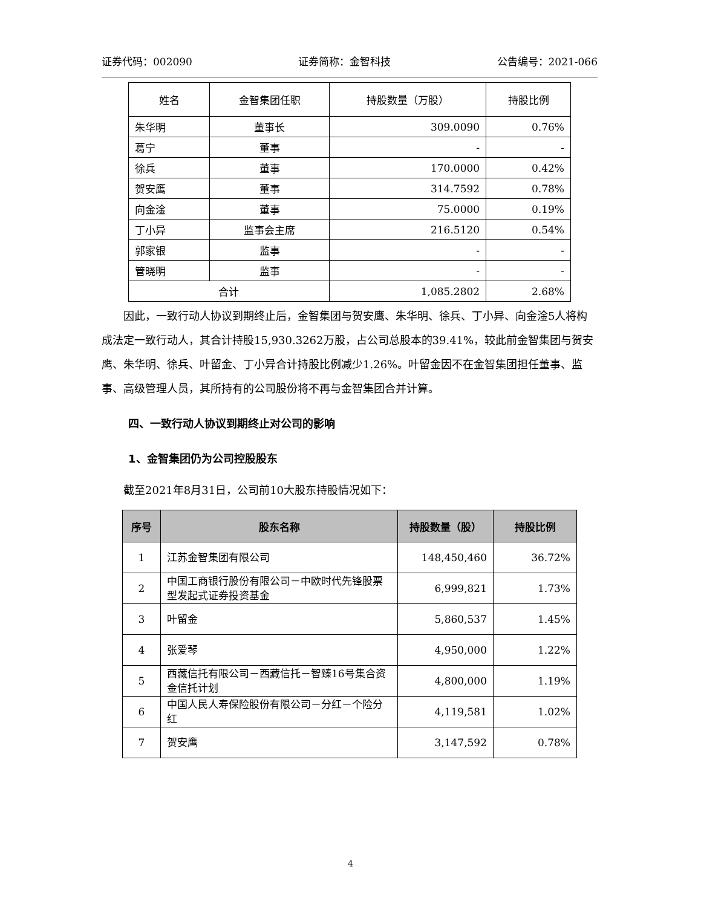证券代码：002090 证券简称：金智科技 公告编号：2021-066
| 姓名 | 金智集团任职 | 持股数量（万股） | 持股比例 |
| --- | --- | --- | --- |
| 朱华明 | 董事长 | 309.0090 | 0.76% |
| 葛宁 | 董事 | - | - |
| 徐兵 | 董事 | 170.0000 | 0.42% |
| 贺安鹰 | 董事 | 314.7592 | 0.78% |
| 向金淦 | 董事 | 75.0000 | 0.19% |
| 丁小异 | 监事会主席 | 216.5120 | 0.54% |
| 郭家银 | 监事 | - | - |
| 管晓明 | 监事 | - | - |
| 合计 | | 1,085.2802 | 2.68% |
因此，一致行动人协议到期终止后，金智集团与贺安鹰、朱华明、徐兵、丁小异、向金淦5人将构成法定一致行动人，其合计持股15,930.3262万股，占公司总股本的39.41%，较此前金智集团与贺安鹰、朱华明、徐兵、叶留金、丁小异合计持股比例减少1.26%。叶留金因不在金智集团担任董事、监事、高级管理人员，其所持有的公司股份将不再与金智集团合并计算。
四、一致行动人协议到期终止对公司的影响
1、金智集团仍为公司控股股东
截至2021年8月31日，公司前10大股东持股情况如下：
| 序号 | 股东名称 | 持股数量（股） | 持股比例 |
| --- | --- | --- | --- |
| 1 | 江苏金智集团有限公司 | 148,450,460 | 36.72% |
| 2 | 中国工商银行股份有限公司－中欧时代先锋股票型发起式证券投资基金 | 6,999,821 | 1.73% |
| 3 | 叶留金 | 5,860,537 | 1.45% |
| 4 | 张爱琴 | 4,950,000 | 1.22% |
| 5 | 西藏信托有限公司－西藏信托－智臻16号集合资金信托计划 | 4,800,000 | 1.19% |
| 6 | 中国人民人寿保险股份有限公司－分红－个险分红 | 4,119,581 | 1.02% |
| 7 | 贺安鹰 | 3,147,592 | 0.78% |
4